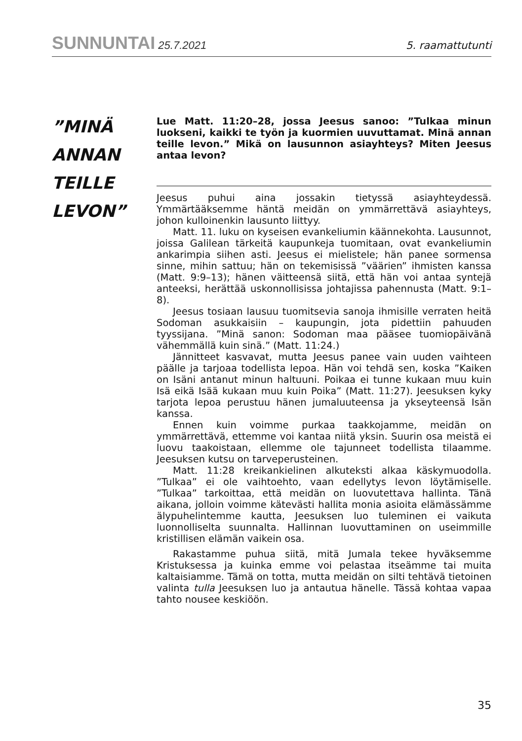SUNNUNTAI 25.7.2021 5. raamattutunti
”MINÄ
ANNAN
TEILLE
LEVON”
Lue Matt. 11:20–28, jossa Jeesus sanoo: ”Tulkaa minun luokseni, kaikki te työn ja kuormien uuvuttamat. Minä annan teille levon.” Mikä on lausunnon asiayhteys? Miten Jeesus antaa levon?
Jeesus puhui aina jossakin tietyssä asiayhteydessä. Ymmärtääksemme häntä meidän on ymmärrettävä asiayhteys, johon kulloinenkin lausunto liittyy.
Matt. 11. luku on kyseisen evankeliumin käännekohta. Lausunnot, joissa Galilean tärkeitä kaupunkeja tuomitaan, ovat evankeliumin ankarimpia siihen asti. Jeesus ei mielistele; hän panee sormensa sinne, mihin sattuu; hän on tekemisissä ”väärien” ihmisten kanssa (Matt. 9:9–13); hänen väitteensä siitä, että hän voi antaa syntejä anteeksi, herättää uskonnollisissa johtajissa pahennusta (Matt. 9:1–8).
Jeesus tosiaan lausuu tuomitsevia sanoja ihmisille verraten heitä Sodoman asukkaisiin – kaupungin, jota pidettiin pahuuden tyyssijana. ”Minä sanon: Sodoman maa pääsee tuomiopäivänä vähemmällä kuin sinä.” (Matt. 11:24.)
Jännitteet kasvavat, mutta Jeesus panee vain uuden vaihteen päälle ja tarjoaa todellista lepoa. Hän voi tehdä sen, koska ”Kaiken on Isäni antanut minun haltuuni. Poikaa ei tunne kukaan muu kuin Isä eikä Isää kukaan muu kuin Poika” (Matt. 11:27). Jeesuksen kyky tarjota lepoa perustuu hänen jumaluuteensa ja ykseyteensä Isän kanssa.
Ennen kuin voimme purkaa taakkojamme, meidän on ymmärrettävä, ettemme voi kantaa niitä yksin. Suurin osa meistä ei luovu taakoistaan, ellemme ole tajunneet todellista tilaamme. Jeesuksen kutsu on tarveperusteinen.
Matt. 11:28 kreikankielinen alkuteksti alkaa käskymuodolla. ”Tulkaa” ei ole vaihtoehto, vaan edellytys levon löytämiselle. ”Tulkaa” tarkoittaa, että meidän on luovutettava hallinta. Tänä aikana, jolloin voimme kätevästi hallita monia asioita elämässämme älypuhelintemme kautta, Jeesuksen luo tuleminen ei vaikuta luonnolliselta suunnalta. Hallinnan luovuttaminen on useimmille kristillisen elämän vaikein osa.
Rakastamme puhua siitä, mitä Jumala tekee hyväksemme Kristuksessa ja kuinka emme voi pelastaa itseämme tai muita kaltaisiamme. Tämä on totta, mutta meidän on silti tehtävä tietoinen valinta tulla Jeesuksen luo ja antautua hänelle. Tässä kohtaa vapaa tahto nousee keskiöön.
35